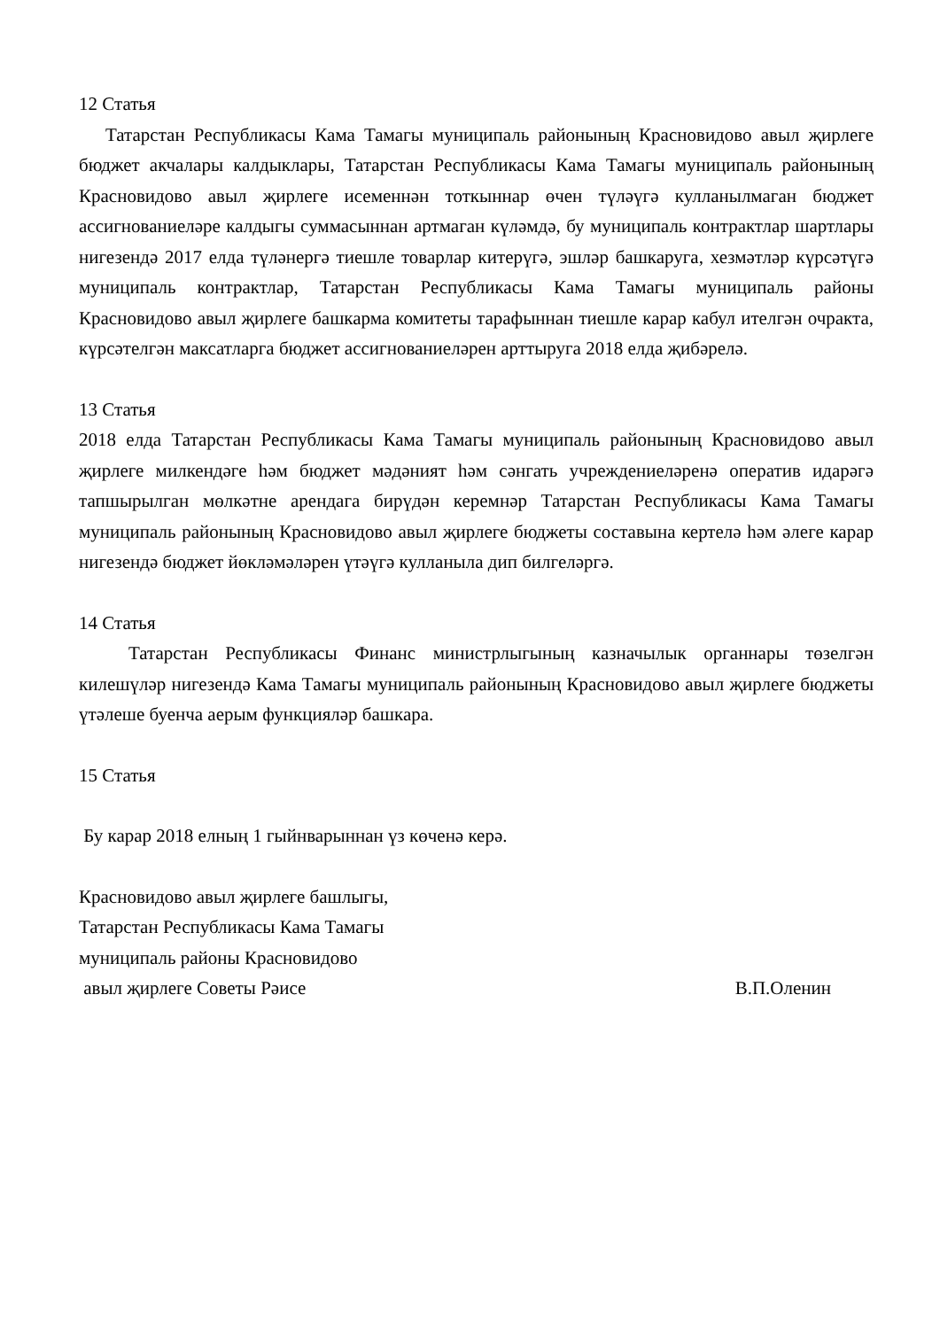12 Статья
Татарстан Республикасы Кама Тамагы муниципаль районының Красновидово авыл җирлеге бюджет акчалары калдыклары, Татарстан Республикасы Кама Тамагы муниципаль районының Красновидово авыл җирлеге исеменнән тоткыннар өчен түләүгә кулланылмаган бюджет ассигнованиеләре калдыгы суммасыннан артмаган күләмдә, бу муниципаль контрактлар шартлары нигезендә 2017 елда түләнергә тиешле товарлар китерүгә, эшләр башкаруга, хезмәтләр күрсәтүгә муниципаль контрактлар, Татарстан Республикасы Кама Тамагы муниципаль районы Красновидово авыл җирлеге башкарма комитеты тарафыннан тиешле карар кабул ителгән очракта, күрсәтелгән максатларга бюджет ассигнованиеләрен арттыруга 2018 елда җибәрелә.
13 Статья
2018 елда Татарстан Республикасы Кама Тамагы муниципаль районының Красновидово авыл җирлеге милкендәге һәм бюджет мәдәният һәм сәнгать учреждениеләренә оператив идарәгә тапшырылган мөлкәтне арендага бирүдән керемнәр Татарстан Республикасы Кама Тамагы муниципаль районының Красновидово авыл җирлеге бюджеты составына кертелә һәм әлеге карар нигезендә бюджет йөкләмәләрен үтәүгә кулланыла дип билгеләргә.
14 Статья
Татарстан Республикасы Финанс министрлыгының казначылык органнары төзелгән килешүләр нигезендә Кама Тамагы муниципаль районының Красновидово авыл җирлеге бюджеты үтәлеше буенча аерым функцияләр башкара.
15 Статья
Бу карар 2018 елның 1 гыйнварыннан үз көченә керә.
Красновидово авыл җирлеге башлыгы,
Татарстан Республикасы Кама Тамагы
муниципаль районы Красновидово
авыл җирлеге Советы Рәисе В.П.Оленин